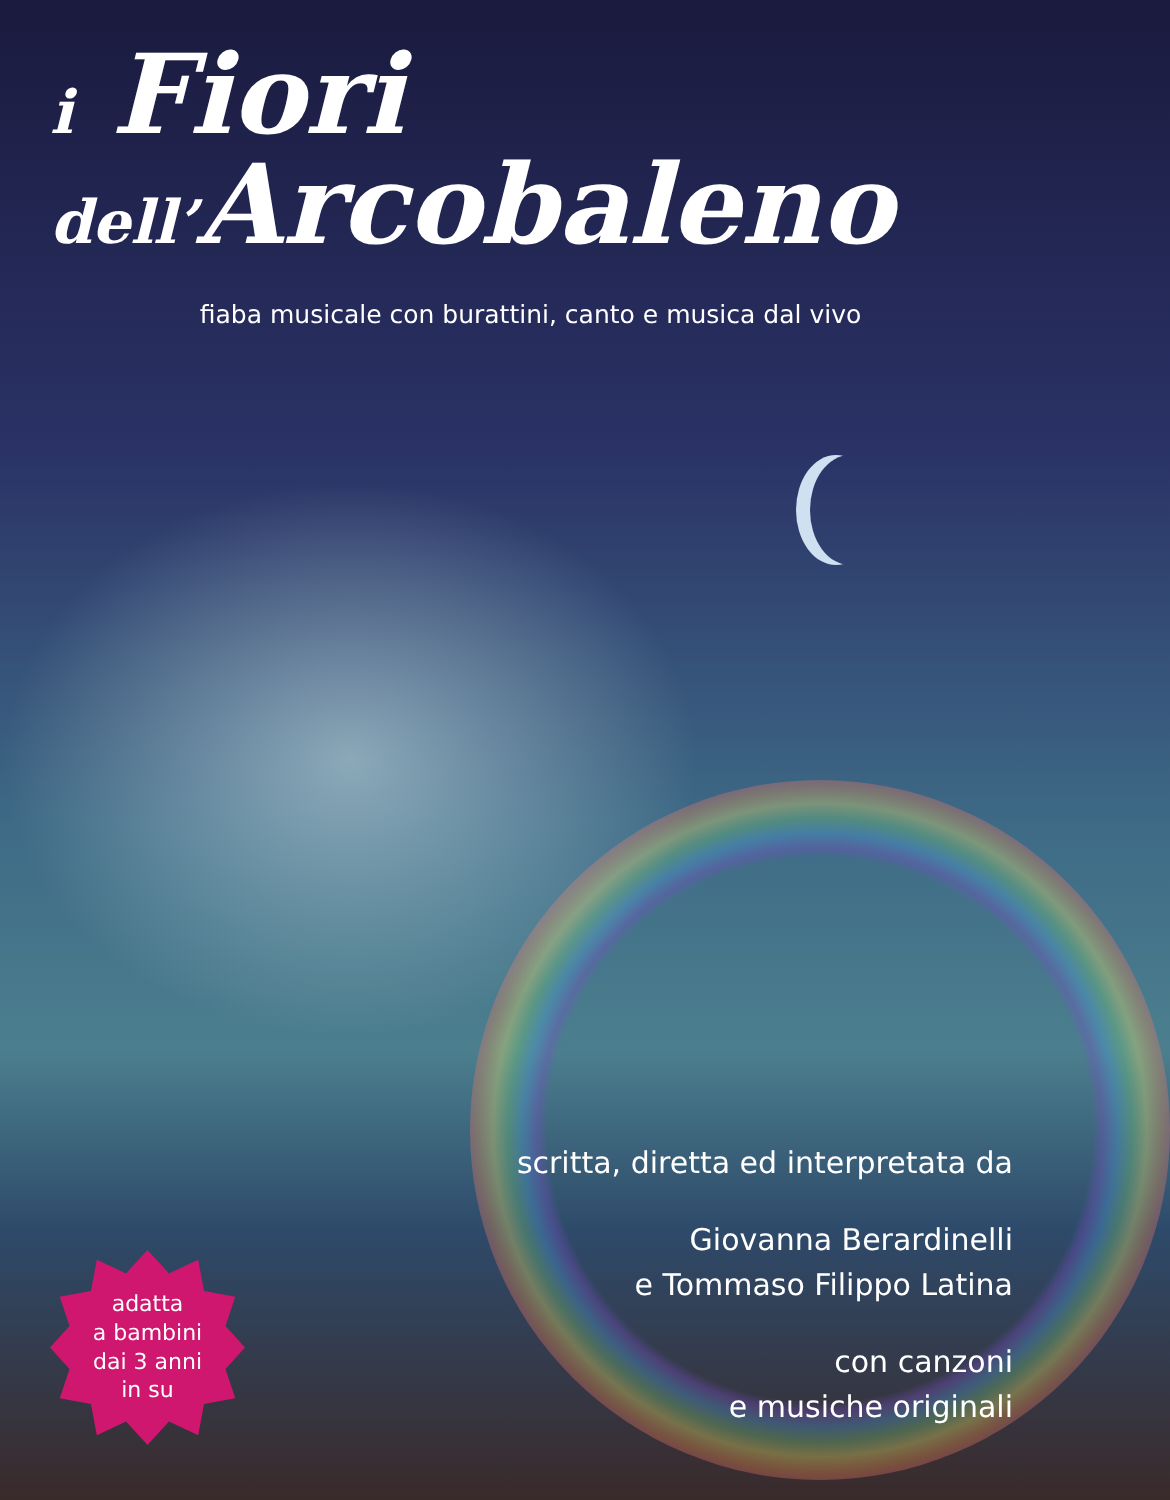i Fiori
dell’Arcobaleno
fiaba musicale con burattini, canto e musica dal vivo
scritta, diretta ed interpretata da
Giovanna Berardinelli
e Tommaso Filippo Latina
con canzoni
e musiche originali
adatta
a bambini
dai 3 anni
in su